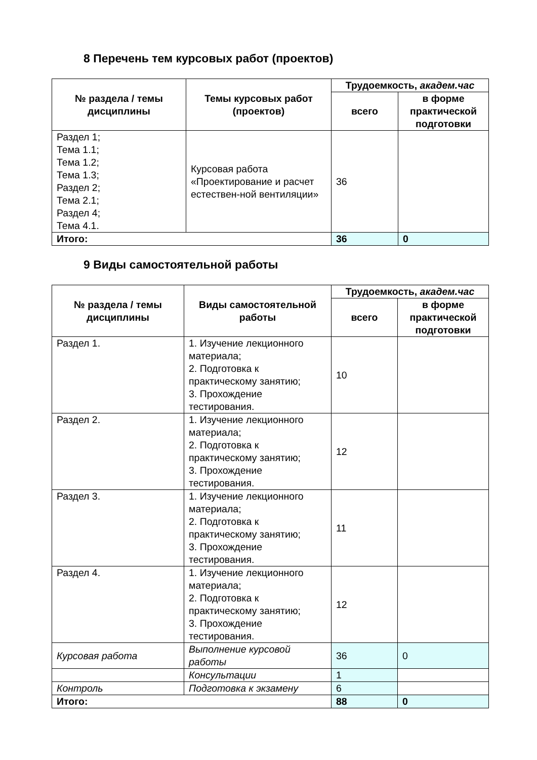8 Перечень тем курсовых работ (проектов)
| № раздела / темы дисциплины | Темы курсовых работ (проектов) | Трудоемкость, академ.час | |
| --- | --- | --- | --- |
| | | всего | в форме практической подготовки |
| Раздел 1; Тема 1.1; Тема 1.2; Тема 1.3; Раздел 2; Тема 2.1; Раздел 4; Тема 4.1. | Курсовая работа «Проектирование и расчет естествен-ной вентиляции» | 36 | |
| Итого: | | 36 | 0 |
9 Виды самостоятельной работы
| № раздела / темы дисциплины | Виды самостоятельной работы | Трудоемкость, академ.час | |
| --- | --- | --- | --- |
| | | всего | в форме практической подготовки |
| Раздел 1. | 1. Изучение лекционного материала; 2. Подготовка к практическому занятию; 3. Прохождение тестирования. | 10 | |
| Раздел 2. | 1. Изучение лекционного материала; 2. Подготовка к практическому занятию; 3. Прохождение тестирования. | 12 | |
| Раздел 3. | 1. Изучение лекционного материала; 2. Подготовка к практическому занятию; 3. Прохождение тестирования. | 11 | |
| Раздел 4. | 1. Изучение лекционного материала; 2. Подготовка к практическому занятию; 3. Прохождение тестирования. | 12 | |
| Курсовая работа | Выполнение курсовой работы | 36 | 0 |
| | Консультации | 1 | |
| Контроль | Подготовка к экзамену | 6 | |
| Итого: | | 88 | 0 |